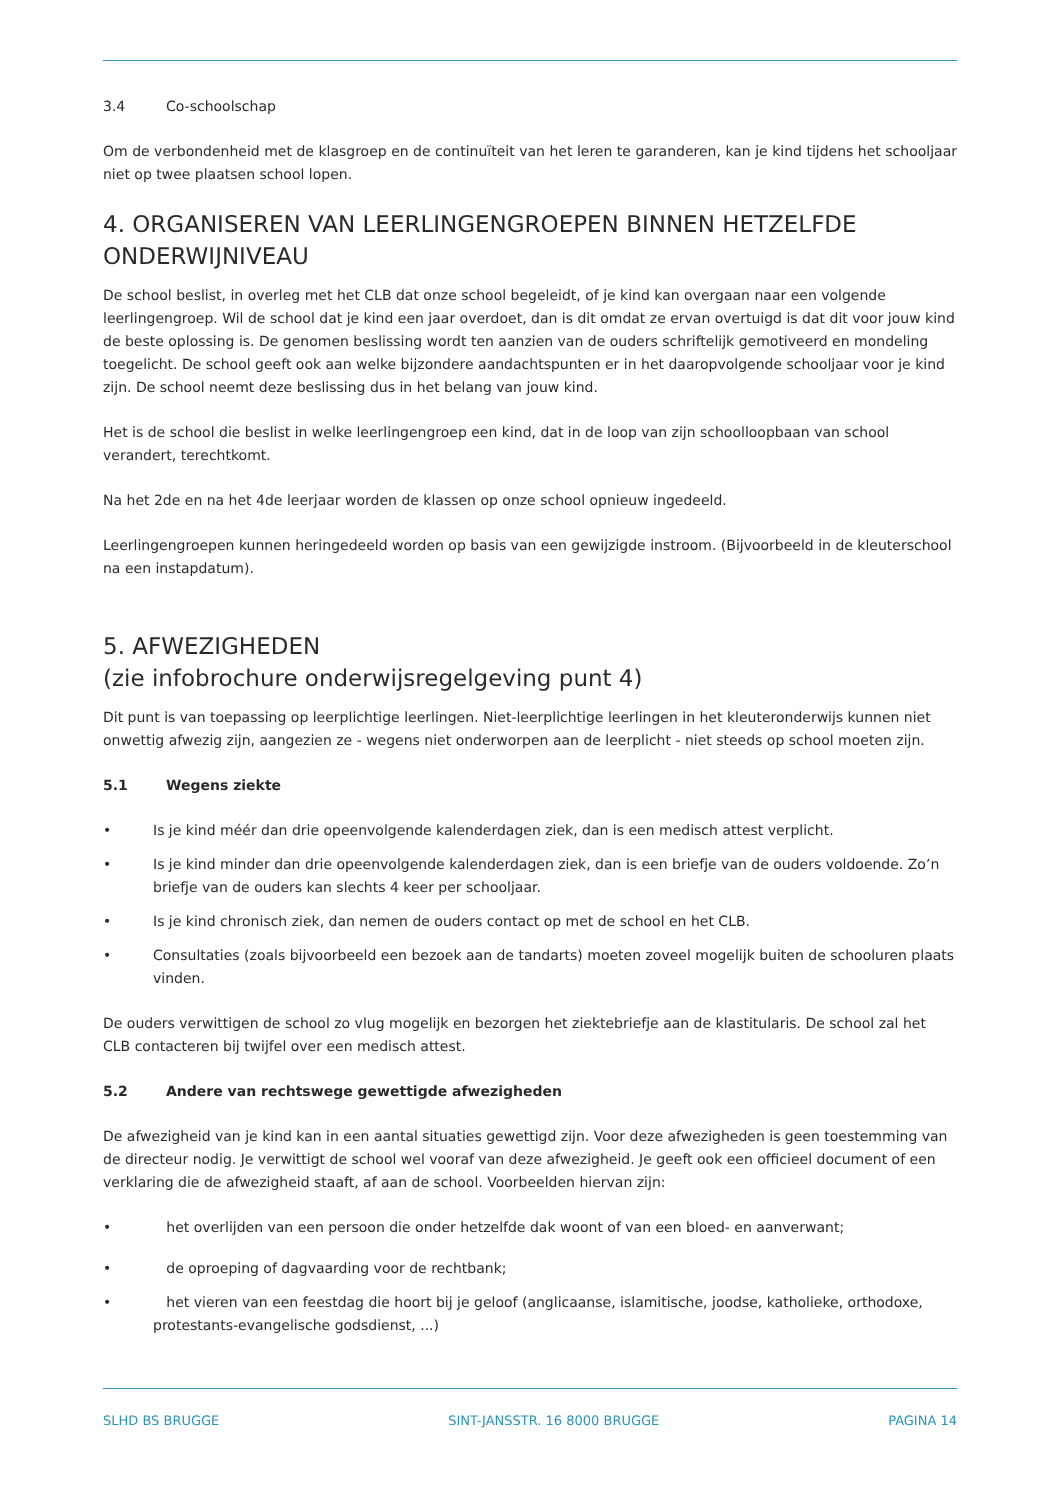3.4 Co-schoolschap
Om de verbondenheid met de klasgroep en de continuïteit van het leren te garanderen, kan je kind tijdens het schooljaar niet op twee plaatsen school lopen.
4. ORGANISEREN VAN LEERLINGENGROEPEN BINNEN HETZELFDE ONDERWIJNIVEAU
De school beslist, in overleg met het CLB dat onze school begeleidt, of je kind kan overgaan naar een volgende leerlingengroep. Wil de school dat je kind een jaar overdoet, dan is dit omdat ze ervan overtuigd is dat dit voor jouw kind de beste oplossing is. De genomen beslissing wordt ten aanzien van de ouders schriftelijk gemotiveerd en mondeling toegelicht. De school geeft ook aan welke bijzondere aandachtspunten er in het daaropvolgende schooljaar voor je kind zijn. De school neemt deze beslissing dus in het belang van jouw kind.
Het is de school die beslist in welke leerlingengroep een kind, dat in de loop van zijn schoolloopbaan van school verandert, terechtkomt.
Na het 2de en na het 4de leerjaar worden de klassen op onze school opnieuw ingedeeld.
Leerlingengroepen kunnen heringedeeld worden op basis van een gewijzigde instroom. (Bijvoorbeeld in de kleuterschool na een instapdatum).
5. AFWEZIGHEDEN
(zie infobrochure onderwijsregelgeving punt 4)
Dit punt is van toepassing op leerplichtige leerlingen. Niet-leerplichtige leerlingen in het kleuteronderwijs kunnen niet onwettig afwezig zijn, aangezien ze - wegens niet onderworpen aan de leerplicht - niet steeds op school moeten zijn.
5.1 Wegens ziekte
• Is je kind méér dan drie opeenvolgende kalenderdagen ziek, dan is een medisch attest verplicht.
• Is je kind minder dan drie opeenvolgende kalenderdagen ziek, dan is een briefje van de ouders voldoende. Zo’n briefje van de ouders kan slechts 4 keer per schooljaar.
• Is je kind chronisch ziek, dan nemen de ouders contact op met de school en het CLB.
• Consultaties (zoals bijvoorbeeld een bezoek aan de tandarts) moeten zoveel mogelijk buiten de schooluren plaats vinden.
De ouders verwittigen de school zo vlug mogelijk en bezorgen het ziektebriefje aan de klastitularis. De school zal het CLB contacteren bij twijfel over een medisch attest.
5.2 Andere van rechtswege gewettigde afwezigheden
De afwezigheid van je kind kan in een aantal situaties gewettigd zijn. Voor deze afwezigheden is geen toestemming van de directeur nodig. Je verwittigt de school wel vooraf van deze afwezigheid. Je geeft ook een officieel document of een verklaring die de afwezigheid staaft, af aan de school. Voorbeelden hiervan zijn:
• het overlijden van een persoon die onder hetzelfde dak woont of van een bloed- en aanverwant;
• de oproeping of dagvaarding voor de rechtbank;
• het vieren van een feestdag die hoort bij je geloof (anglicaanse, islamitische, joodse, katholieke, orthodoxe, protestants-evangelische godsdienst, ...)
SLHD BS BRUGGE SINT-JANSSTR. 16 8000 BRUGGE PAGINA 14